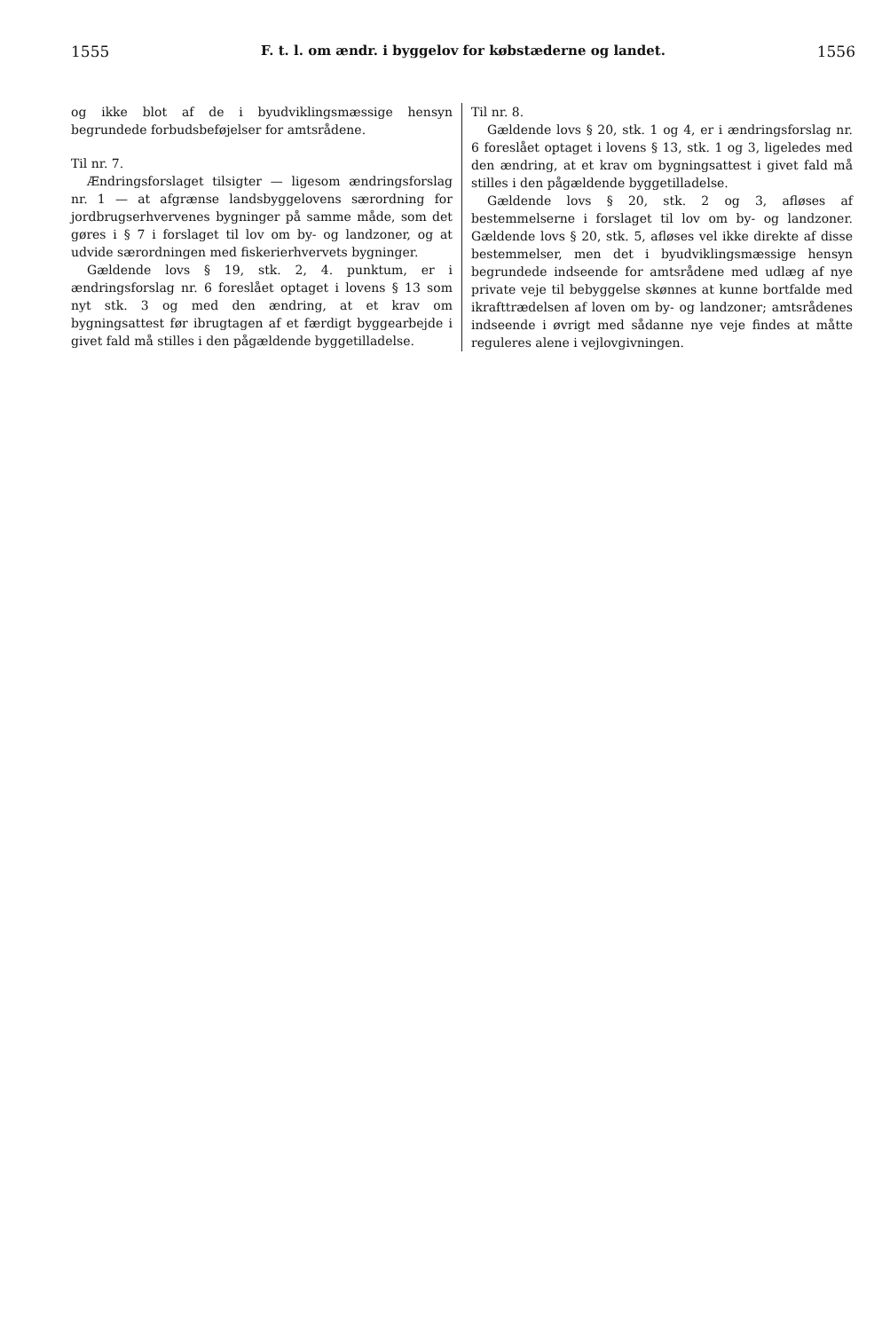1555 F. t. l. om ændr. i byggelov for købstæderne og landet. 1556
og ikke blot af de i byudviklingsmæssige hensyn begrundede forbudsbeføjelser for amtsrådene.
Til nr. 7.
Ændringsforslaget tilsigter — ligesom ændringsforslag nr. 1 — at afgrænse landsbyggelovens særordning for jordbrugserhvervenes bygninger på samme måde, som det gøres i § 7 i forslaget til lov om by- og landzoner, og at udvide særordningen med fiskerierhvervets bygninger.
Gældende lovs § 19, stk. 2, 4. punktum, er i ændringsforslag nr. 6 foreslået optaget i lovens § 13 som nyt stk. 3 og med den ændring, at et krav om bygningsattest før ibrugtagen af et færdigt byggearbejde i givet fald må stilles i den pågældende byggetilladelse.
Til nr. 8.
Gældende lovs § 20, stk. 1 og 4, er i ændringsforslag nr. 6 foreslået optaget i lovens § 13, stk. 1 og 3, ligeledes med den ændring, at et krav om bygningsattest i givet fald må stilles i den pågældende byggetilladelse.
Gældende lovs § 20, stk. 2 og 3, afløses af bestemmelserne i forslaget til lov om by- og landzoner. Gældende lovs § 20, stk. 5, afløses vel ikke direkte af disse bestemmelser, men det i byudviklingsmæssige hensyn begrundede indseende for amtsrådene med udlæg af nye private veje til bebyggelse skønnes at kunne bortfalde med ikrafttrædelsen af loven om by- og landzoner; amtsrådenes indseende i øvrigt med sådanne nye veje findes at måtte reguleres alene i vejlovgivningen.